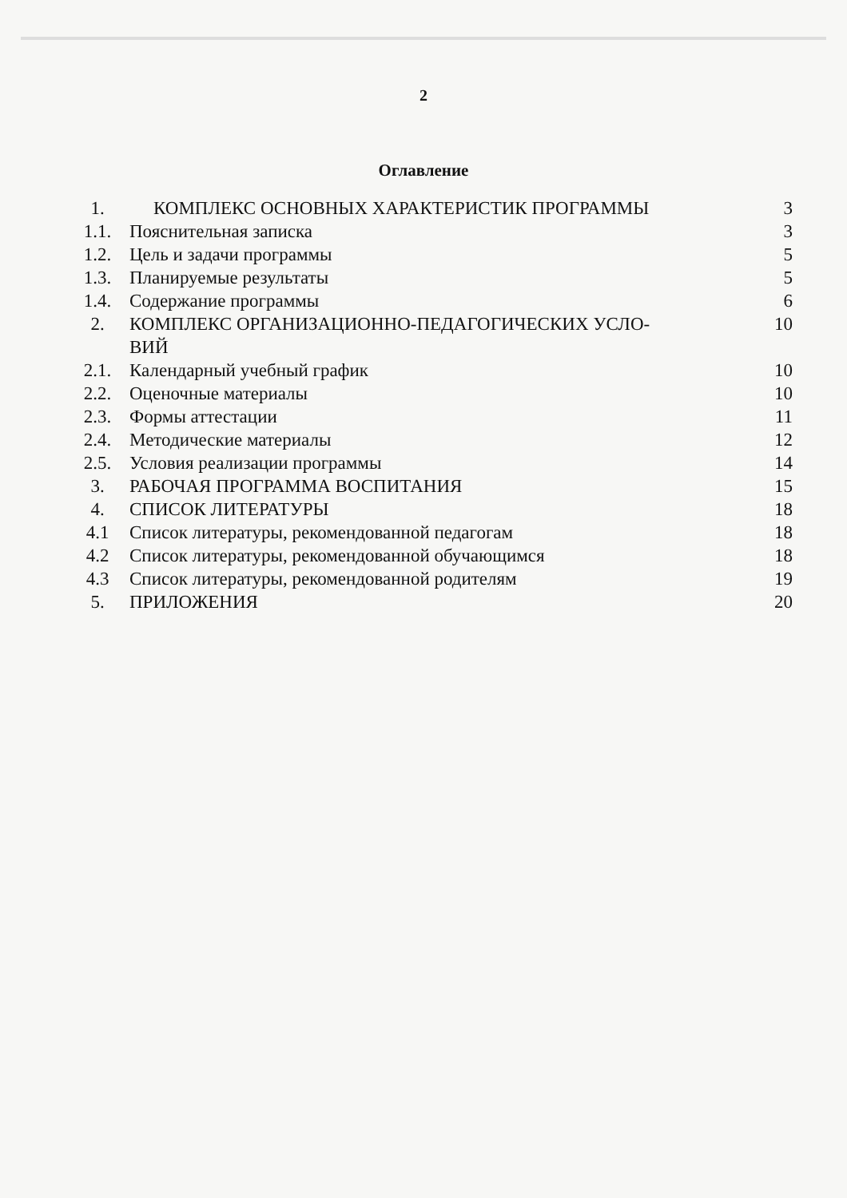2
Оглавление
| 1. | КОМПЛЕКС ОСНОВНЫХ ХАРАКТЕРИСТИК ПРОГРАММЫ | 3 |
| 1.1. | Пояснительная записка | 3 |
| 1.2. | Цель и задачи программы | 5 |
| 1.3. | Планируемые результаты | 5 |
| 1.4. | Содержание программы | 6 |
| 2. | КОМПЛЕКС ОРГАНИЗАЦИОННО-ПЕДАГОГИЧЕСКИХ УСЛО- ВИЙ | 10 |
| 2.1. | Календарный учебный график | 10 |
| 2.2. | Оценочные материалы | 10 |
| 2.3. | Формы аттестации | 11 |
| 2.4. | Методические материалы | 12 |
| 2.5. | Условия реализации программы | 14 |
| 3. | РАБОЧАЯ ПРОГРАММА ВОСПИТАНИЯ | 15 |
| 4. | СПИСОК ЛИТЕРАТУРЫ | 18 |
| 4.1 | Список литературы, рекомендованной педагогам | 18 |
| 4.2 | Список литературы, рекомендованной обучающимся | 18 |
| 4.3 | Список литературы, рекомендованной родителям | 19 |
| 5. | ПРИЛОЖЕНИЯ | 20 |